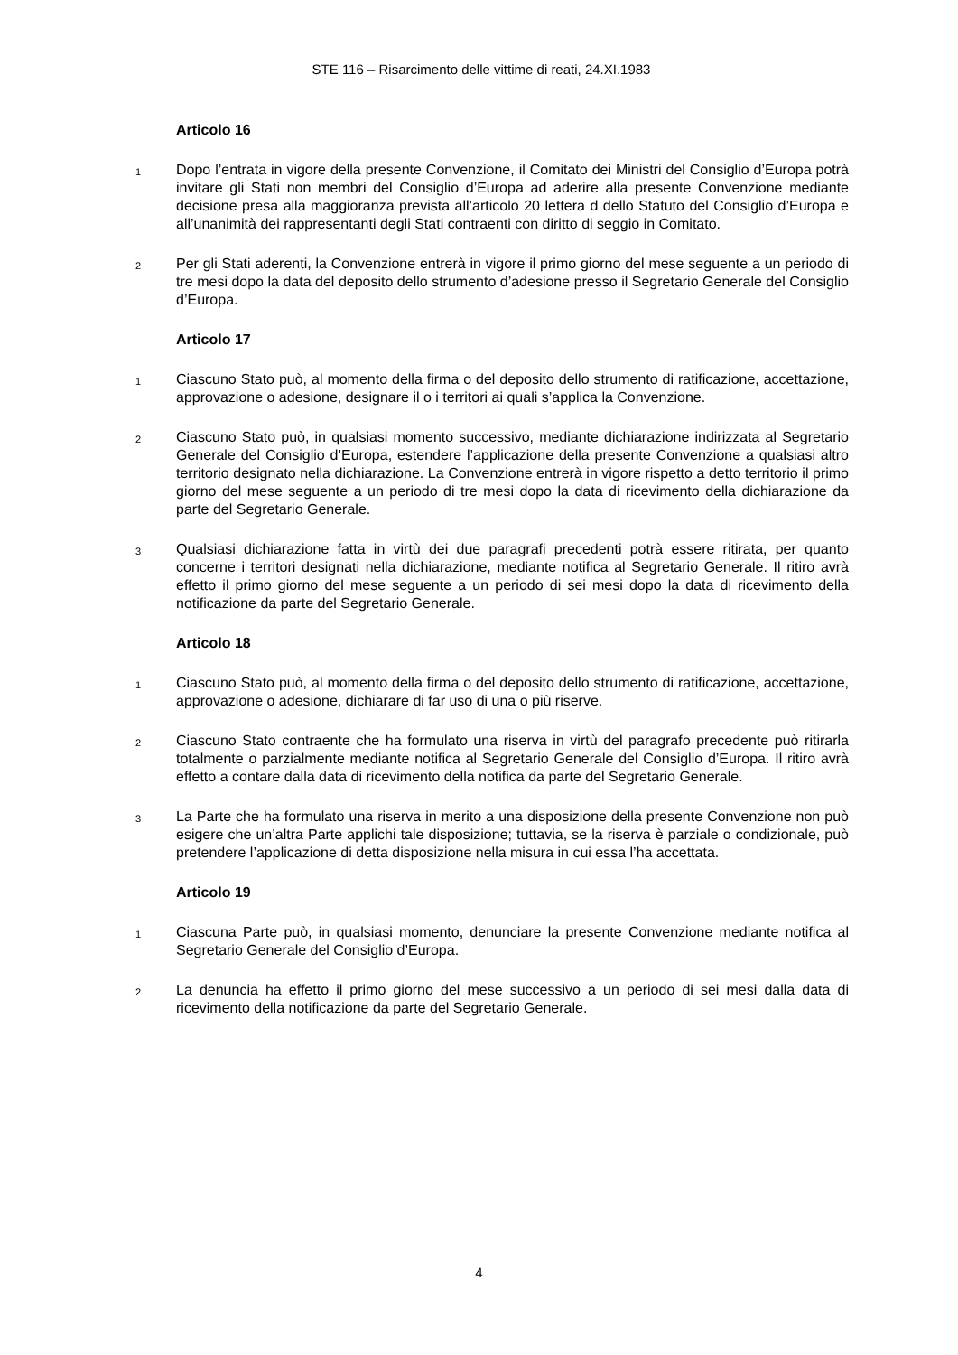STE 116 – Risarcimento delle vittime di reati, 24.XI.1983
Articolo 16
1
Dopo l’entrata in vigore della presente Convenzione, il Comitato dei Ministri del Consiglio d’Europa potrà invitare gli Stati non membri del Consiglio d’Europa ad aderire alla presente Convenzione mediante decisione presa alla maggioranza prevista all’articolo 20 lettera d dello Statuto del Consiglio d’Europa e all’unanimità dei rappresentanti degli Stati contraenti con diritto di seggio in Comitato.
2
Per gli Stati aderenti, la Convenzione entrerà in vigore il primo giorno del mese seguente a un periodo di tre mesi dopo la data del deposito dello strumento d’adesione presso il Segretario Generale del Consiglio d’Europa.
Articolo 17
1
Ciascuno Stato può, al momento della firma o del deposito dello strumento di ratificazione, accettazione, approvazione o adesione, designare il o i territori ai quali s’applica la Convenzione.
2
Ciascuno Stato può, in qualsiasi momento successivo, mediante dichiarazione indirizzata al Segretario Generale del Consiglio d’Europa, estendere l’applicazione della presente Convenzione a qualsiasi altro territorio designato nella dichiarazione. La Convenzione entrerà in vigore rispetto a detto territorio il primo giorno del mese seguente a un periodo di tre mesi dopo la data di ricevimento della dichiarazione da parte del Segretario Generale.
3
Qualsiasi dichiarazione fatta in virtù dei due paragrafi precedenti potrà essere ritirata, per quanto concerne i territori designati nella dichiarazione, mediante notifica al Segretario Generale. Il ritiro avrà effetto il primo giorno del mese seguente a un periodo di sei mesi dopo la data di ricevimento della notificazione da parte del Segretario Generale.
Articolo 18
1
Ciascuno Stato può, al momento della firma o del deposito dello strumento di ratificazione, accettazione, approvazione o adesione, dichiarare di far uso di una o più riserve.
2
Ciascuno Stato contraente che ha formulato una riserva in virtù del paragrafo precedente può ritirarla totalmente o parzialmente mediante notifica al Segretario Generale del Consiglio d’Europa. Il ritiro avrà effetto a contare dalla data di ricevimento della notifica da parte del Segretario Generale.
3
La Parte che ha formulato una riserva in merito a una disposizione della presente Convenzione non può esigere che un’altra Parte applichi tale disposizione; tuttavia, se la riserva è parziale o condizionale, può pretendere l’applicazione di detta disposizione nella misura in cui essa l’ha accettata.
Articolo 19
1
Ciascuna Parte può, in qualsiasi momento, denunciare la presente Convenzione mediante notifica al Segretario Generale del Consiglio d’Europa.
2
La denuncia ha effetto il primo giorno del mese successivo a un periodo di sei mesi dalla data di ricevimento della notificazione da parte del Segretario Generale.
4